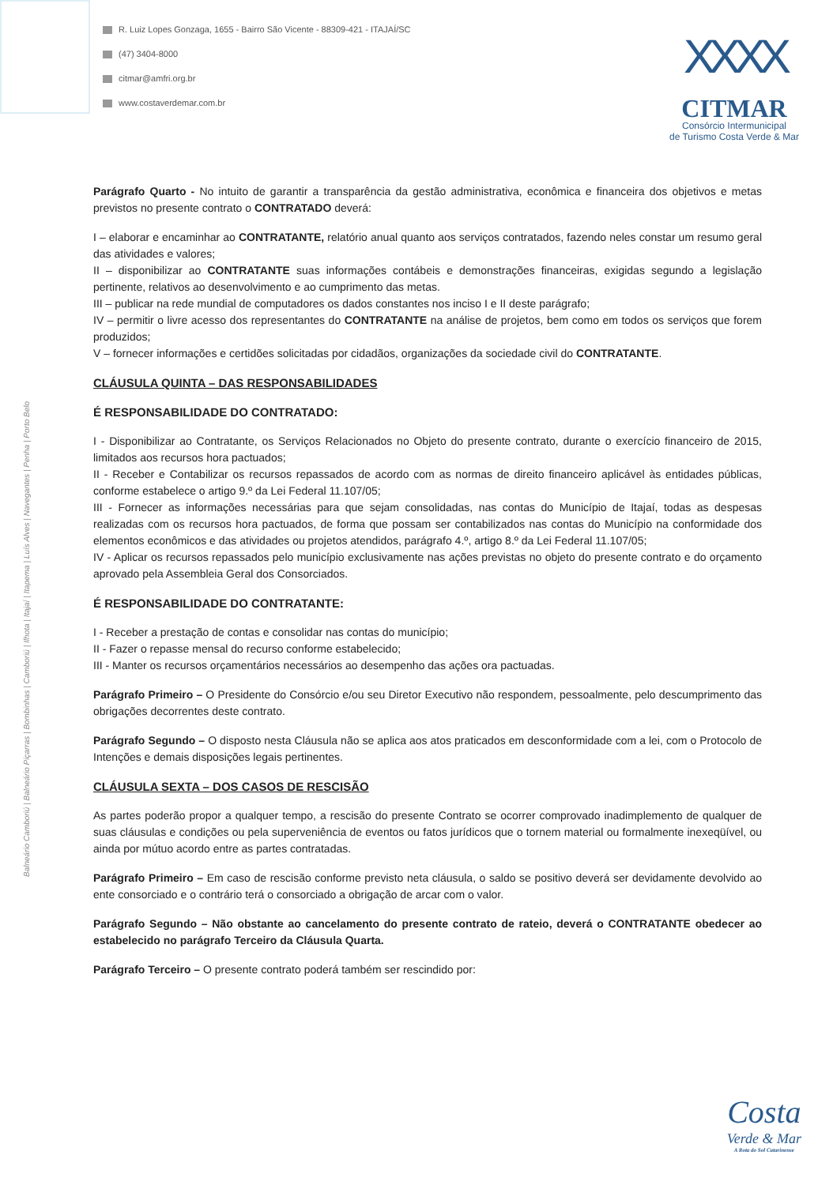R. Luiz Lopes Gonzaga, 1655 - Bairro São Vicente - 88309-421 - ITAJAÍ/SC
(47) 3404-8000
citmar@amfri.org.br
www.costaverdemar.com.br
XXXX
CITMAR
Consórcio Intermunicipal
de Turismo Costa Verde & Mar
Balneário Camboriú | Balneário Piçarras | Bombinhas | Camboriú | Ilhota | Itajaí | Itapema | Luís Alves | Navegantes | Penha | Porto Belo
Parágrafo Quarto - No intuito de garantir a transparência da gestão administrativa, econômica e financeira dos objetivos e metas previstos no presente contrato o CONTRATADO deverá:
I – elaborar e encaminhar ao CONTRATANTE, relatório anual quanto aos serviços contratados, fazendo neles constar um resumo geral das atividades e valores;
II – disponibilizar ao CONTRATANTE suas informações contábeis e demonstrações financeiras, exigidas segundo a legislação pertinente, relativos ao desenvolvimento e ao cumprimento das metas.
III – publicar na rede mundial de computadores os dados constantes nos inciso I e II deste parágrafo;
IV – permitir o livre acesso dos representantes do CONTRATANTE na análise de projetos, bem como em todos os serviços que forem produzidos;
V – fornecer informações e certidões solicitadas por cidadãos, organizações da sociedade civil do CONTRATANTE.
CLÁUSULA QUINTA – DAS RESPONSABILIDADES
É RESPONSABILIDADE DO CONTRATADO:
I - Disponibilizar ao Contratante, os Serviços Relacionados no Objeto do presente contrato, durante o exercício financeiro de 2015, limitados aos recursos hora pactuados;
II - Receber e Contabilizar os recursos repassados de acordo com as normas de direito financeiro aplicável às entidades públicas, conforme estabelece o artigo 9.º da Lei Federal 11.107/05;
III - Fornecer as informações necessárias para que sejam consolidadas, nas contas do Município de Itajaí, todas as despesas realizadas com os recursos hora pactuados, de forma que possam ser contabilizados nas contas do Município na conformidade dos elementos econômicos e das atividades ou projetos atendidos, parágrafo 4.º, artigo 8.º da Lei Federal 11.107/05;
IV - Aplicar os recursos repassados pelo município exclusivamente nas ações previstas no objeto do presente contrato e do orçamento aprovado pela Assembleia Geral dos Consorciados.
É RESPONSABILIDADE DO CONTRATANTE:
I - Receber a prestação de contas e consolidar nas contas do município;
II - Fazer o repasse mensal do recurso conforme estabelecido;
III - Manter os recursos orçamentários necessários ao desempenho das ações ora pactuadas.
Parágrafo Primeiro – O Presidente do Consórcio e/ou seu Diretor Executivo não respondem, pessoalmente, pelo descumprimento das obrigações decorrentes deste contrato.
Parágrafo Segundo – O disposto nesta Cláusula não se aplica aos atos praticados em desconformidade com a lei, com o Protocolo de Intenções e demais disposições legais pertinentes.
CLÁUSULA SEXTA – DOS CASOS DE RESCISÃO
As partes poderão propor a qualquer tempo, a rescisão do presente Contrato se ocorrer comprovado inadimplemento de qualquer de suas cláusulas e condições ou pela superveniência de eventos ou fatos jurídicos que o tornem material ou formalmente inexeqüível, ou ainda por mútuo acordo entre as partes contratadas.
Parágrafo Primeiro – Em caso de rescisão conforme previsto neta cláusula, o saldo se positivo deverá ser devidamente devolvido ao ente consorciado e o contrário terá o consorciado a obrigação de arcar com o valor.
Parágrafo Segundo – Não obstante ao cancelamento do presente contrato de rateio, deverá o CONTRATANTE obedecer ao estabelecido no parágrafo Terceiro da Cláusula Quarta.
Parágrafo Terceiro – O presente contrato poderá também ser rescindido por:
Costa
Verde & Mar
A Rota do Sol Catarinense